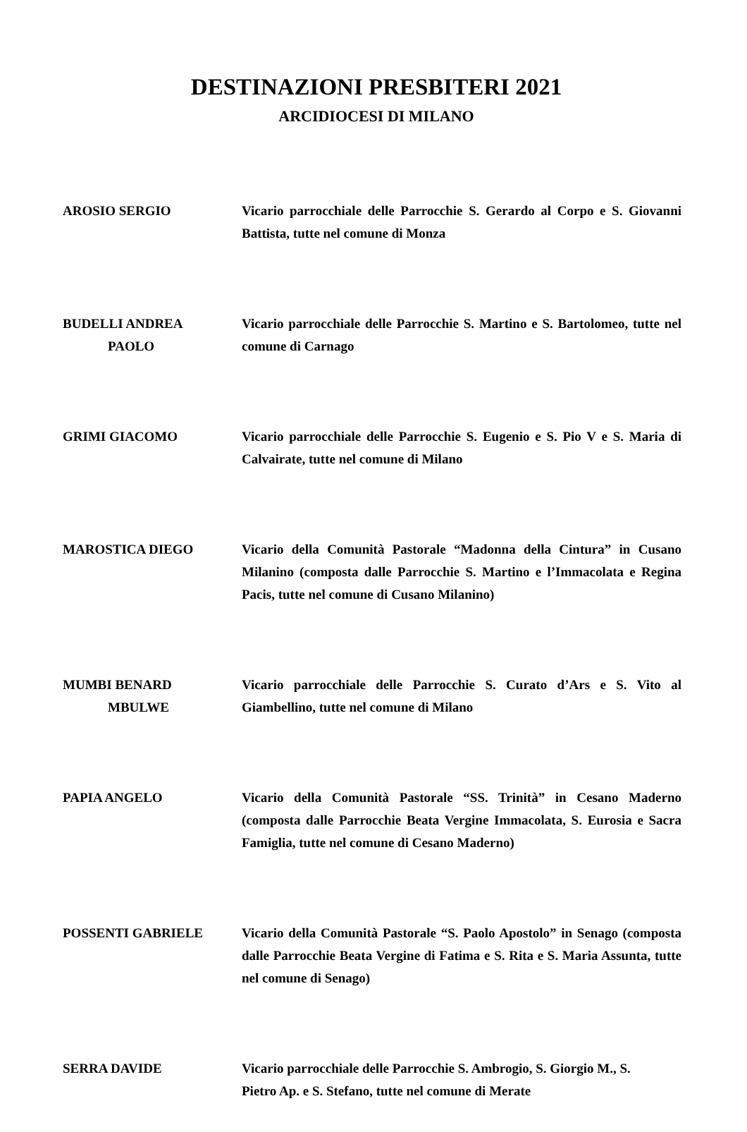DESTINAZIONI PRESBITERI 2021
ARCIDIOCESI DI MILANO
AROSIO SERGIO Vicario parrocchiale delle Parrocchie S. Gerardo al Corpo e S. Giovanni Battista, tutte nel comune di Monza
BUDELLI ANDREA
PAOLO
Vicario parrocchiale delle Parrocchie S. Martino e S. Bartolomeo, tutte nel comune di Carnago
GRIMI GIACOMO Vicario parrocchiale delle Parrocchie S. Eugenio e S. Pio V e S. Maria di Calvairate, tutte nel comune di Milano
MAROSTICA DIEGO Vicario della Comunità Pastorale “Madonna della Cintura” in Cusano Milanino (composta dalle Parrocchie S. Martino e l’Immacolata e Regina Pacis, tutte nel comune di Cusano Milanino)
MUMBI BENARD
MBULWE
Vicario parrocchiale delle Parrocchie S. Curato d’Ars e S. Vito al Giambellino, tutte nel comune di Milano
PAPIA ANGELO Vicario della Comunità Pastorale “SS. Trinità” in Cesano Maderno (composta dalle Parrocchie Beata Vergine Immacolata, S. Eurosia e Sacra Famiglia, tutte nel comune di Cesano Maderno)
POSSENTI GABRIELE Vicario della Comunità Pastorale “S. Paolo Apostolo” in Senago (composta dalle Parrocchie Beata Vergine di Fatima e S. Rita e S. Maria Assunta, tutte nel comune di Senago)
SERRA DAVIDE Vicario parrocchiale delle Parrocchie S. Ambrogio, S. Giorgio M., S.
Pietro Ap. e S. Stefano, tutte nel comune di Merate